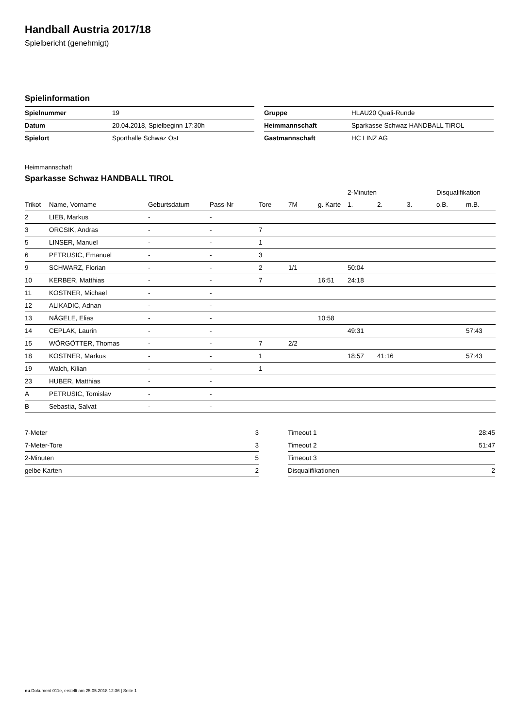Handball Austria 2017/18
Spielbericht (genehmigt)
Spielinformation
| Spielnummer | 19 |
| Datum | 20.04.2018, Spielbeginn 17:30h |
| Spielort | Sporthalle Schwaz Ost |
| Gruppe | HLAU20 Quali-Runde |
| Heimmannschaft | Sparkasse Schwaz HANDBALL TIROL |
| Gastmannschaft | HC LINZ AG |
Heimmannschaft
Sparkasse Schwaz HANDBALL TIROL
| | | | | | | | 2-Minuten | | | Disqualifikation | |
| --- | --- | --- | --- | --- | --- | --- | --- | --- | --- | --- | --- |
| Trikot | Name, Vorname | Geburtsdatum | Pass-Nr | Tore | 7M | g. Karte | 1. | 2. | 3. | o.B. | m.B. |
| 2 | LIEB, Markus | - | - | | | | | | | | |
| 3 | ORCSIK, Andras | - | - | 7 | | | | | | | |
| 5 | LINSER, Manuel | - | - | 1 | | | | | | | |
| 6 | PETRUSIC, Emanuel | - | - | 3 | | | | | | | |
| 9 | SCHWARZ, Florian | - | - | 2 | 1/1 | | 50:04 | | | | |
| 10 | KERBER, Matthias | - | - | 7 | | 16:51 | 24:18 | | | | |
| 11 | KOSTNER, Michael | - | - | | | | | | | | |
| 12 | ALIKADIC, Adnan | - | - | | | | | | | | |
| 13 | NÄGELE, Elias | - | - | | | 10:58 | | | | | |
| 14 | CEPLAK, Laurin | - | - | | | | 49:31 | | | | 57:43 |
| 15 | WÖRGÖTTER, Thomas | - | - | 7 | 2/2 | | | | | | |
| 18 | KOSTNER, Markus | - | - | 1 | | | 18:57 | 41:16 | | | 57:43 |
| 19 | Walch, Kilian | - | - | 1 | | | | | | | |
| 23 | HUBER, Matthias | - | - | | | | | | | | |
| A | PETRUSIC, Tomislav | - | - | | | | | | | | |
| B | Sebastia, Salvat | - | - | | | | | | | | |
| 7-Meter | 3 |
| 7-Meter-Tore | 3 |
| 2-Minuten | 5 |
| gelbe Karten | 2 |
| Timeout 1 | 28:45 |
| Timeout 2 | 51:47 |
| Timeout 3 | |
| Disqualifikationen | 2 |
nu.Dokument 011e, erstellt am 25.05.2018 12:36 | Seite 1